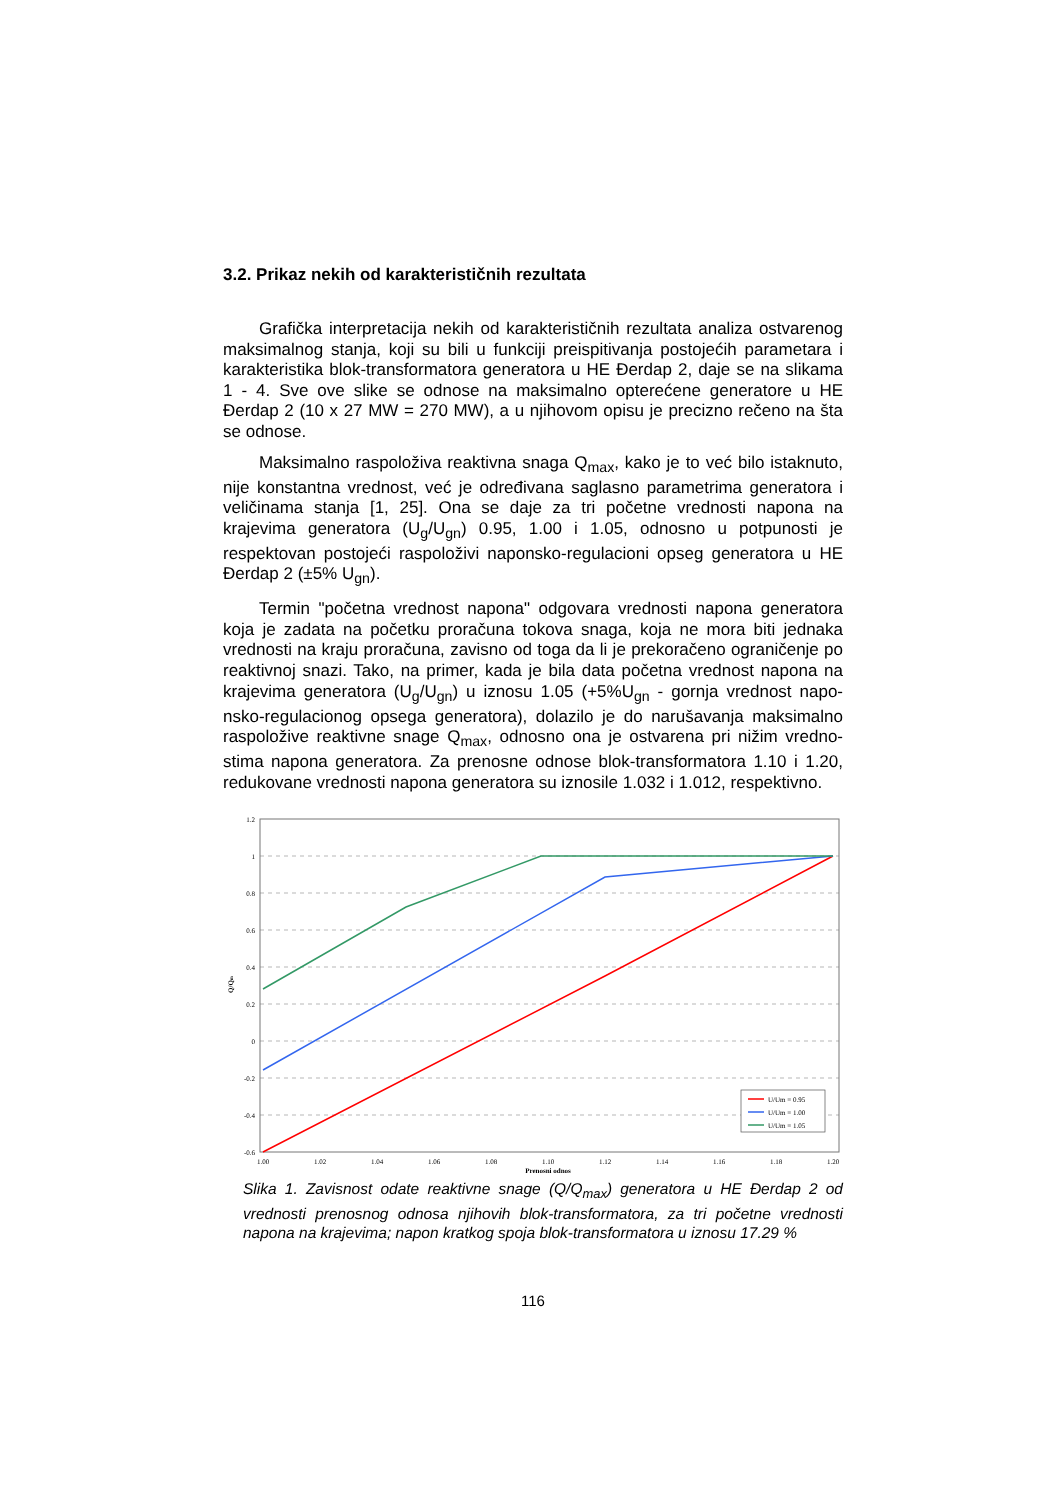3.2. Prikaz nekih od karakterističnih rezultata
Grafička interpretacija nekih od karakterističnih rezultata analiza ostvarenog maksimalnog stanja, koji su bili u funkciji preispitivanja postojećih parametara i karakteristika blok-transformatora generatora u HE Đerdap 2, daje se na slikama 1 - 4. Sve ove slike se odnose na maksimalno opterećene generatore u HE Đerdap 2 (10 x 27 MW = 270 MW), a u njihovom opisu je precizno rečeno na šta se odnose.
Maksimalno raspoloživa reaktivna snaga Q<sub>max</sub>, kako je to već bilo istaknuto, nije konstantna vrednost, već je određivana saglasno parametrima generatora i veličinama stanja [1, 25]. Ona se daje za tri početne vrednosti napona na krajevima generatora (U<sub>g</sub>/U<sub>gn</sub>) 0.95, 1.00 i 1.05, odnosno u potpunosti je respektovan postojeći raspoloživi naponsko-regulacioni opseg generatora u HE Đerdap 2 (±5% U<sub>gn</sub>).
Termin "početna vrednost napona" odgovara vrednosti napona generatora koja je zadata na početku proračuna tokova snaga, koja ne mora biti jednaka vrednosti na kraju proračuna, zavisno od toga da li je prekoračeno ograničenje po reaktivnoj snazi. Tako, na primer, kada je bila data početna vrednost napona na krajevima generatora (U<sub>g</sub>/U<sub>gn</sub>) u iznosu 1.05 (+5%U<sub>gn</sub> - gornja vrednost napo-nsko-regulacionog opsega generatora), dolazilo je do narušavanja maksimalno raspoložive reaktivne snage Q<sub>max</sub>, odnosno ona je ostvarena pri nižim vredno-stima napona generatora. Za prenosne odnose blok-transformatora 1.10 i 1.20, redukovane vrednosti napona generatora su iznosile 1.032 i 1.012, respektivno.
1.2
1
0.8
0.6
0.4
0.2
0
-0.2
-0.4
-0.6
1.00
1.02
1.04
1.06
1.08
1.10
1.12
1.14
1.16
1.18
1.20
Prenosni odnos
Q/Qm
U/Um = 0.95
U/Um = 1.00
U/Um = 1.05
Slika 1. Zavisnost odate reaktivne snage (Q/Q<sub>max</sub>) generatora u HE Đerdap 2 od vrednosti prenosnog odnosa njihovih blok-transformatora, za tri početne vrednosti napona na krajevima; napon kratkog spoja blok-transformatora u iznosu 17.29 %
116